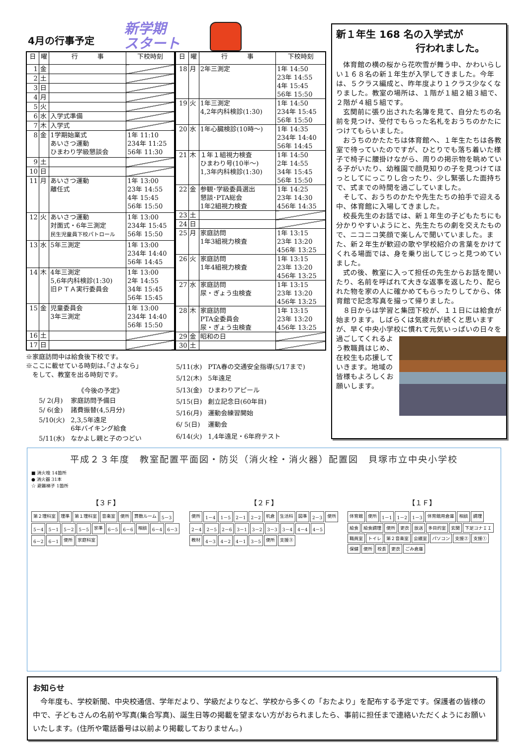4月の行事予定
新学期
スタート
| 日 | 曜 | 行 事 | 下校時刻 |
| --- | --- | --- | --- |
| 1 | 金 | | |
| 2 | 土 | | |
| 3 | 日 | | |
| 4 | 月 | | |
| 5 | 火 | | |
| 6 | 水 | 入学式準備 | |
| 7 | 木 | 入学式 | |
| 8 | 金 | 1学期始業式 あいさつ運動 ひまわり学級懇談会 | 1年 11:10 234年 11:25 56年 11:30 |
| 9 | 土 | | |
| 10 | 日 | | |
| 11 | 月 | あいさつ運動 離任式 | 1年 13:00 23年 14:55 4年 15:45 56年 15:50 |
| 12 | 火 | あいさつ運動 対面式・6年三測定 民生児童員下校パトロール | 1年 13:00 234年 15:45 56年 15:50 |
| 13 | 水 | 5年三測定 | 1年 13:00 234年 14:40 56年 14:45 |
| 14 | 木 | 4年三測定 5,6年内科検診(1:30) 旧ＰＴＡ実行委員会 | 1年 13:00 2年 14:55 34年 15:45 56年 15:45 |
| 15 | 金 | 児童委員会 3年三測定 | 1年 13:00 234年 14:40 56年 15:50 |
| 16 | 土 | | |
| 17 | 日 | | |
| 日 | 曜 | 行 事 | 下校時刻 |
| --- | --- | --- | --- |
| 18 | 月 | 2年三測定 | 1年 14:50 23年 14:55 4年 15:45 56年 15:50 |
| 19 | 火 | 1年三測定 4,2年内科検診(1:30) | 1年 14:50 234年 15:45 56年 15:50 |
| 20 | 水 | 1年心臓検診(10時～) | 1年 14:35 234年 14:40 56年 14:45 |
| 21 | 木 | １年１組視力検査 ひまわり号(10半～) 1,3年内科検診(1:30) | 1年 14:50 2年 14:55 34年 15:45 56年 15:50 |
| 22 | 金 | 参観･学級委員選出 懇談･PTA総会 1年2組視力検査 | 1年 14:25 23年 14:30 456年 14:35 |
| 23 | 土 | | |
| 24 | 日 | | |
| 25 | 月 | 家庭訪問 1年3組視力検査 | 1年 13:15 23年 13:20 456年 13:25 |
| 26 | 火 | 家庭訪問 1年4組視力検査 | 1年 13:15 23年 13:20 456年 13:25 |
| 27 | 水 | 家庭訪問 尿・ぎょう虫検査 | 1年 13:15 23年 13:20 456年 13:25 |
| 28 | 木 | 家庭訪問 PTA全委員会 尿・ぎょう虫検査 | 1年 13:15 23年 13:20 456年 13:25 |
| 29 | 金 | 昭和の日 | |
| 30 | 土 | | |
※家庭訪問中は給食後下校です。
※ここに載せている時刻は､｢さよなら｣
　をして、教室を出る時刻です。
《今後の予定》
| 5/ 2(月) | 家庭訪問予備日 |
| 5/ 6(金) | 諸費振替(4,5月分) |
| 5/10(火) | 2,3,5年遠足 6年バイキング給食 |
| 5/11(水) | なかよし親と子のつどい |
| 5/11(水) | PTA春の交通安全指導(5/17まで) |
| 5/12(木) | 5年遠足 |
| 5/13(金) | ひまわりアピール |
| 5/15(日) | 創立記念日(60年目) |
| 5/16(月) | 運動会練習開始 |
| 6/ 5(日) | 運動会 |
| 6/14(火) | 1,4年遠足・6年府テスト |
新１年生 168 名の入学式が
行われました。
体育館の横の桜から花吹雪が舞う中、かわいらしい１６８名の新１年生が入学してきました。今年は、５クラス編成と、昨年度より１クラス少なくなりました。教室の場所は、１階が１組２組３組で、２階が４組５組です。
玄関前に張り出された名簿を見て、自分たちの名前を見つけ、受付でもらった名札をおうちのかたにつけてもらいました。
おうちのかたたちは体育館へ、１年生たちは各教室で待っていたのですが、ひとりでも落ち着いた様子で椅子に腰掛けながら、周りの掲示物を眺めている子がいたり、幼稚園で顔見知りの子を見つけてほっとしてにっこりし合ったり、少し緊張した面持ちで、式までの時間を過ごしていました。
そして、おうちのかたや先生たちの拍手で迎える中、体育館に入場してきました。
校長先生のお話では、新１年生の子どもたちにも分かりやすいようにと、先生たちの劇を交えたもので、ニコニコ笑顔で楽しんで聞いていました。また、新２年生が歓迎の歌や学校紹介の言葉をかけてくれる場面では、身を乗り出してじっと見つめていました。
式の後、教室に入って担任の先生からお話を聞いたり、名前を呼ばれて大きな返事を返したり、配られた物を家の人に確かめてもらったりしてから、体育館で記念写真を撮って帰りました。
８日からは学習と集団下校が、１１日には給食が始まります。しばらくは気疲れが続くと思いますが、早く中央小学校に慣れて元気 いっぱいの日々を過ごしてくれるよう教職員はじめ、在校生も応援していきます。地域の皆様もよろしくお願いします。
平成２３年度　教室配置平面図・防災（消火栓・消火器）配置図　貝塚市立中央小学校
■ 消火栓 14箇所
● 消火器 31本
☆ 避難梯子 1箇所
【３Ｆ】
第２理科室 理準 第１理科室 音楽室 便所 算数ルーム 5－3 5－4 5－1 5－2 5－5 家準 6－5 6－6 相談 6－4 6－3 6－2 6－1 便所 家庭科室
【２Ｆ】
便所 1－4 1－5 2－1 2－2 机倉 生活科 図準 2－3 便所 2－4 2－5 2－6 3－1 3－2 3－3 3－4 4－4 4－5 教材 4－3 4－2 4－1 3－5 便所 支援③
【１Ｆ】
体育館 便所 1－1 1－2 1－3 体育館用倉庫 相談 調理 給食 給食調理 便所 更衣 放送 多目的室 玄関 下足コナＩＩ 職員室 トイレ 第２音楽室 会議室 パソコン 支援② 支援① 保健 便所 校長 更衣 ごみ倉庫
お知らせ
今年度も、学校新聞、中央校通信、学年だより、学級だよりなど、学校から多くの「おたより」を配布する予定です。保護者の皆様の中で、子どもさんの名前や写真(集合写真)、誕生日等の掲載を望まない方がおられましたら、事前に担任まで連絡いただくようにお願いいたします。(住所や電話番号は以前より掲載しておりません。)